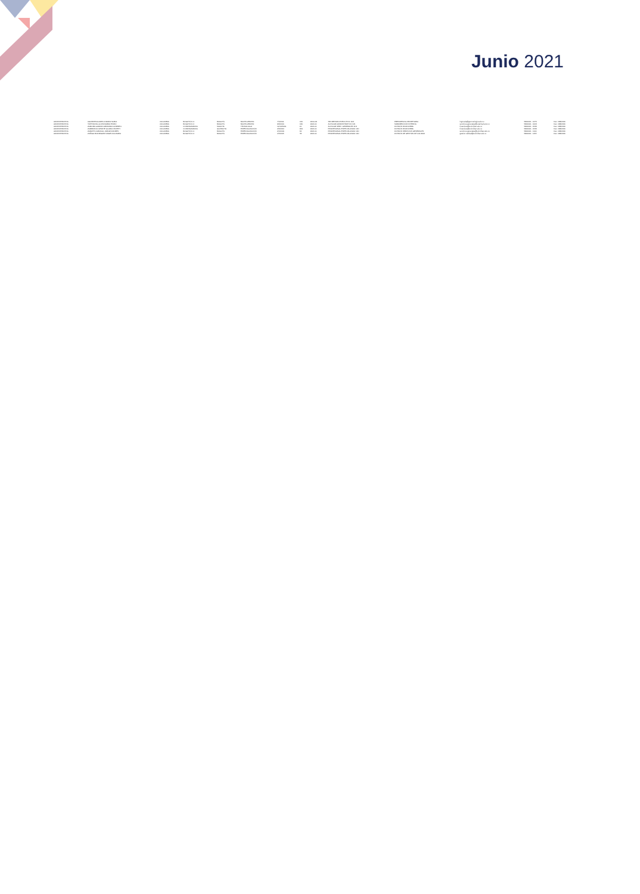Junio 2021
| ADMINISTRATIVA | AGUIRRE AGUDELO MARIA NUBIA | COLOMBIA | BOGOTÁ D.C. | BOGOTÁ | BACHILLERATO | 7/1/2011 | 120 | 2019-18 | SECRETARIO EJECUTIVO 11M | PRESIDENCIA-SECRETARIA | ingmaria@gerontologia.edu.co | 5800000 - 1276 | Dec. 038/2020 |
| ADMINISTRATIVA | YATE BONILLA LEONARDO ENRIC | COLOMBIA | BOGOTÁ D.C. | BOGOTÁ | BACHILLERATO | 9/2/2010 | 130 | 2020-11 | AUXILIAR ADMINISTRATIVO 11N | SUBDIRECCIÓN INTERNA | servicios.generales@unalmed.edu.co | 5800000 - 1003 | Dec. 038/2020 |
| ADMINISTRATIVA | ZAMORA GARZON ARMANDO ALBERTO | COLOMBIA | CUNDINAMARCA | SOACHA | TECNOLOGO | 12/10/2019 | 21 | 2020-11 | AUXILIAR SERV. GENERALES 11N | DIVISIÓN FINANCIERA | financiera@unimilitar.edu.co | 5800000 - 1533 | Dec. 038/2020 |
| ADMINISTRATIVA | ZAMBRANO APONTE GLORIA YANETH | COLOMBIA | CUNDINAMARCA | GUATAVITA | ESPECIALIZACIÓN | 2/2/2004 | 209 | 2020-11 | PROFESIONAL ESPECIALIZADO 11N | DIVISIÓN FINANCIERA | financiera@unimilitar.edu.co | 5800000 - 1533 | Dec. 038/2020 |
| ADMINISTRATIVA | ZARATE CARVAJAL JORGE ANDRES | COLOMBIA | BOGOTÁ D.C. | BOGOTÁ | ESPECIALIZACIÓN | 2/1/2019 | 62 | 2020-11 | PROFESIONAL ESPECIALIZADO 11N | DIVISIÓN SERVICIOS GENERALES | servicios.generales@unimilitar.edu.co | 5800000 - 1100 | Dec. 038/2020 |
| ADMINISTRATIVA | ZUÑIGA RODRIGUEZ ANGELICA MARIA | COLOMBIA | BOGOTÁ D.C. | BOGOTÁ | ESPECIALIZACIÓN | 1/5/2015 | 78 | 2020-11 | PROFESIONAL ESPECIALIZADO 11N | DIVISIÓN DE GESTIÓN DE CALIDAD | gestion.calidad@unimilitar.edu.co | 5800000 - 1155 | Dec. 038/2020 |